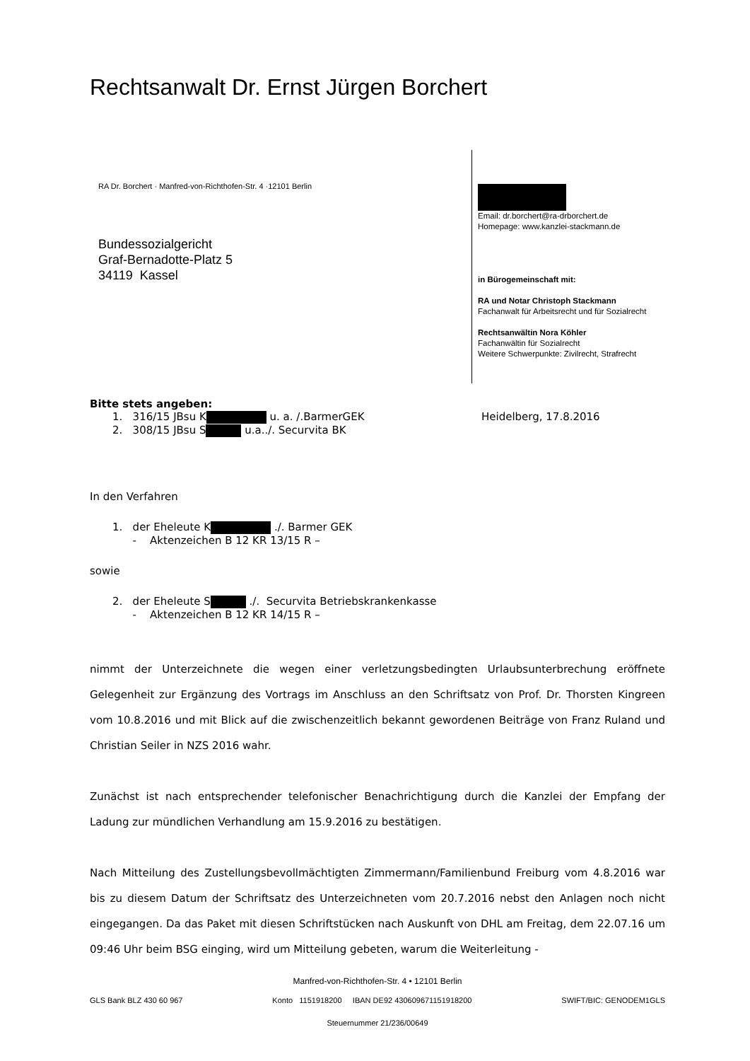Rechtsanwalt Dr. Ernst Jürgen Borchert
RA Dr. Borchert · Manfred-von-Richthofen-Str. 4 ·12101 Berlin
Bundessozialgericht
Graf-Bernadotte-Platz 5
34119 Kassel
Email: dr.borchert@ra-drborchert.de
Homepage: www.kanzlei-stackmann.de
in Bürogemeinschaft mit:
RA und Notar Christoph Stackmann
Fachanwalt für Arbeitsrecht und für Sozialrecht
Rechtsanwältin Nora Köhler
Fachanwältin für Sozialrecht
Weitere Schwerpunkte: Zivilrecht, Strafrecht
Bitte stets angeben:
1. 316/15 JBsu K u. a. /.BarmerGEK
2. 308/15 JBsu S u.a../. Securvita BK
Heidelberg, 17.8.2016
In den Verfahren
1. der Eheleute K ./. Barmer GEK
- Aktenzeichen B 12 KR 13/15 R –
sowie
2. der Eheleute S ./. Securvita Betriebskrankenkasse
- Aktenzeichen B 12 KR 14/15 R –
nimmt der Unterzeichnete die wegen einer verletzungsbedingten Urlaubsunterbrechung eröffnete Gelegenheit zur Ergänzung des Vortrags im Anschluss an den Schriftsatz von Prof. Dr. Thorsten Kingreen vom 10.8.2016 und mit Blick auf die zwischenzeitlich bekannt gewordenen Beiträge von Franz Ruland und Christian Seiler in NZS 2016 wahr.
Zunächst ist nach entsprechender telefonischer Benachrichtigung durch die Kanzlei der Empfang der Ladung zur mündlichen Verhandlung am 15.9.2016 zu bestätigen.
Nach Mitteilung des Zustellungsbevollmächtigten Zimmermann/Familienbund Freiburg vom 4.8.2016 war bis zu diesem Datum der Schriftsatz des Unterzeichneten vom 20.7.2016 nebst den Anlagen noch nicht eingegangen. Da das Paket mit diesen Schriftstücken nach Auskunft von DHL am Freitag, dem 22.07.16 um 09:46 Uhr beim BSG einging, wird um Mitteilung gebeten, warum die Weiterleitung -
Manfred-von-Richthofen-Str. 4 • 12101 Berlin
GLS Bank BLZ 430 60 967 Konto 1151918200 IBAN DE92 430609671151918200 SWIFT/BIC: GENODEM1GLS
Steuernummer 21/236/00649